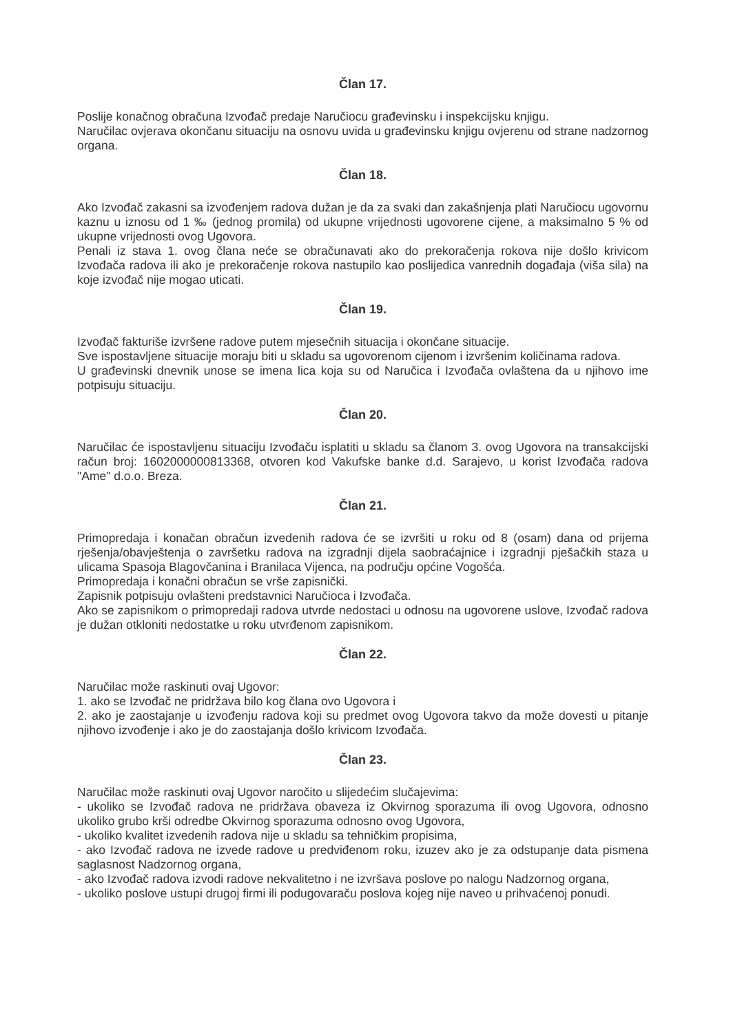Član 17.
Poslije konačnog obračuna Izvođač predaje Naručiocu građevinsku i inspekcijsku knjigu.
Naručilac ovjerava okončanu situaciju na osnovu uvida u građevinsku knjigu ovjerenu od strane nadzornog organa.
Član 18.
Ako Izvođač zakasni sa izvođenjem radova dužan je da za svaki dan zakašnjenja plati Naručiocu ugovornu kaznu u iznosu od 1 ‰ (jednog promila) od ukupne vrijednosti ugovorene cijene, a maksimalno 5 % od ukupne vrijednosti ovog Ugovora.
Penali iz stava 1. ovog člana neće se obračunavati ako do prekoračenja rokova nije došlo krivicom Izvođača radova ili ako je prekoračenje rokova nastupilo kao poslijedica vanrednih događaja (viša sila) na koje izvođač nije mogao uticati.
Član 19.
Izvođač fakturiše izvršene radove putem mjesečnih situacija i okončane situacije.
Sve ispostavljene situacije moraju biti u skladu sa ugovorenom cijenom i izvršenim količinama radova.
U građevinski dnevnik unose se imena lica koja su od Naručica i Izvođača ovlaštena da u njihovo ime potpisuju situaciju.
Član 20.
Naručilac će ispostavljenu situaciju Izvođaču isplatiti u skladu sa članom 3. ovog Ugovora na transakcijski račun broj: 1602000000813368, otvoren kod Vakufske banke d.d. Sarajevo, u korist Izvođača radova "Ame" d.o.o. Breza.
Član 21.
Primopredaja i konačan obračun izvedenih radova će se izvršiti u roku od 8 (osam) dana od prijema rješenja/obavještenja o završetku radova na izgradnji dijela saobraćajnice i izgradnji pješačkih staza u ulicama Spasoja Blagovčanina i Branilaca Vijenca, na području općine Vogošća.
Primopredaja i konačni obračun se vrše zapisnički.
Zapisnik potpisuju ovlašteni predstavnici Naručioca i Izvođača.
Ako se zapisnikom o primopredaji radova utvrde nedostaci u odnosu na ugovorene uslove, Izvođač radova je dužan otkloniti nedostatke u roku utvrđenom zapisnikom.
Član 22.
Naručilac može raskinuti ovaj Ugovor:
1. ako se Izvođač ne pridržava bilo kog člana ovo Ugovora i
2. ako je zaostajanje u izvođenju radova koji su predmet ovog Ugovora takvo da može dovesti u pitanje njihovo izvođenje i ako je do zaostajanja došlo krivicom Izvođača.
Član 23.
Naručilac može raskinuti ovaj Ugovor naročito u slijedećim slučajevima:
- ukoliko se Izvođač radova ne pridržava obaveza iz Okvirnog sporazuma ili ovog Ugovora, odnosno ukoliko grubo krši odredbe Okvirnog sporazuma odnosno ovog Ugovora,
- ukoliko kvalitet izvedenih radova nije u skladu sa tehničkim propisima,
- ako Izvođač radova ne izvede radove u predviđenom roku, izuzev ako je za odstupanje data pismena saglasnost Nadzornog organa,
- ako Izvođač radova izvodi radove nekvalitetno i ne izvršava poslove po nalogu Nadzornog organa,
- ukoliko poslove ustupi drugoj firmi ili podugovaraču poslova kojeg nije naveo u prihvaćenoj ponudi.